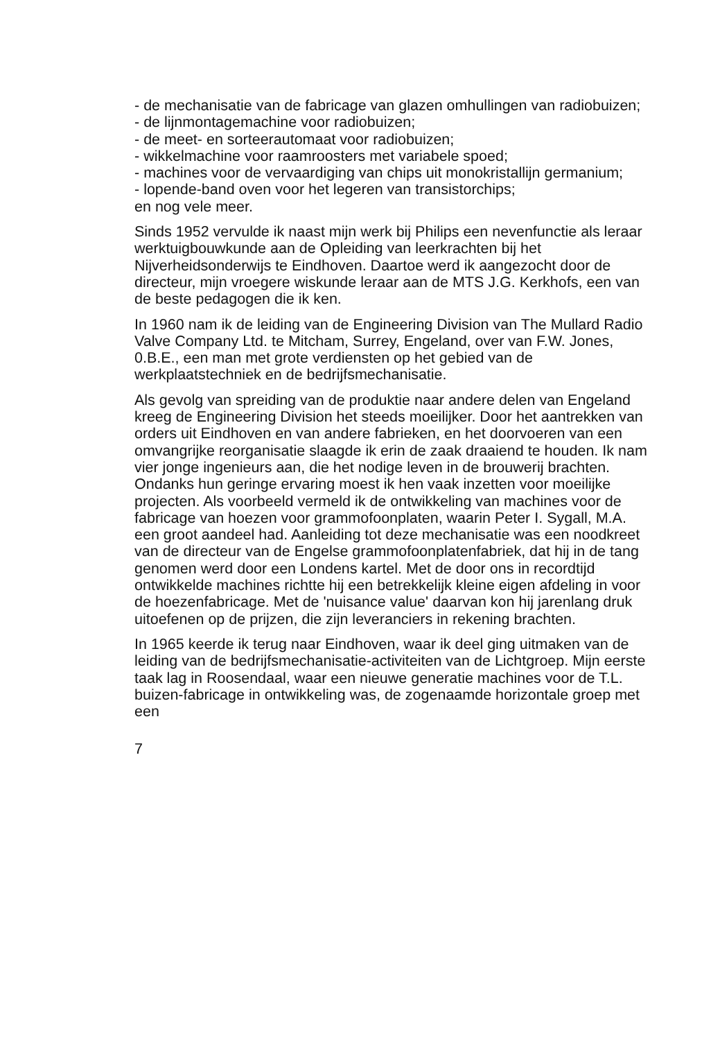- de mechanisatie van de fabricage van glazen omhullingen van radiobuizen;
- de lijnmontagemachine voor radiobuizen;
- de meet- en sorteerautomaat voor radiobuizen;
- wikkelmachine voor raamroosters met variabele spoed;
- machines voor de vervaardiging van chips uit monokristallijn germanium;
- lopende-band oven voor het legeren van transistorchips;
en nog vele meer.
Sinds 1952 vervulde ik naast mijn werk bij Philips een nevenfunctie als leraar werktuigbouwkunde aan de Opleiding van leerkrachten bij het Nijverheidsonderwijs te Eindhoven. Daartoe werd ik aangezocht door de directeur, mijn vroegere wiskunde leraar aan de MTS J.G. Kerkhofs, een van de beste pedagogen die ik ken.
In 1960 nam ik de leiding van de Engineering Division van The Mullard Radio Valve Company Ltd. te Mitcham, Surrey, Engeland, over van F.W. Jones, 0.B.E., een man met grote verdiensten op het gebied van de werkplaatstechniek en de bedrijfsmechanisatie.
Als gevolg van spreiding van de produktie naar andere delen van Engeland kreeg de Engineering Division het steeds moeilijker. Door het aantrekken van orders uit Eindhoven en van andere fabrieken, en het doorvoeren van een omvangrijke reorganisatie slaagde ik erin de zaak draaiend te houden. Ik nam vier jonge ingenieurs aan, die het nodige leven in de brouwerij brachten. Ondanks hun geringe ervaring moest ik hen vaak inzetten voor moeilijke projecten. Als voorbeeld vermeld ik de ontwikkeling van machines voor de fabricage van hoezen voor grammofoonplaten, waarin Peter I. Sygall, M.A. een groot aandeel had. Aanleiding tot deze mechanisatie was een noodkreet van de directeur van de Engelse grammofoonplatenfabriek, dat hij in de tang genomen werd door een Londens kartel. Met de door ons in recordtijd ontwikkelde machines richtte hij een betrekkelijk kleine eigen afdeling in voor de hoezenfabricage. Met de 'nuisance value' daarvan kon hij jarenlang druk uitoefenen op de prijzen, die zijn leveranciers in rekening brachten.
In 1965 keerde ik terug naar Eindhoven, waar ik deel ging uitmaken van de leiding van de bedrijfsmechanisatie-activiteiten van de Lichtgroep. Mijn eerste taak lag in Roosendaal, waar een nieuwe generatie machines voor de T.L. buizen-fabricage in ontwikkeling was, de zogenaamde horizontale groep met een
7